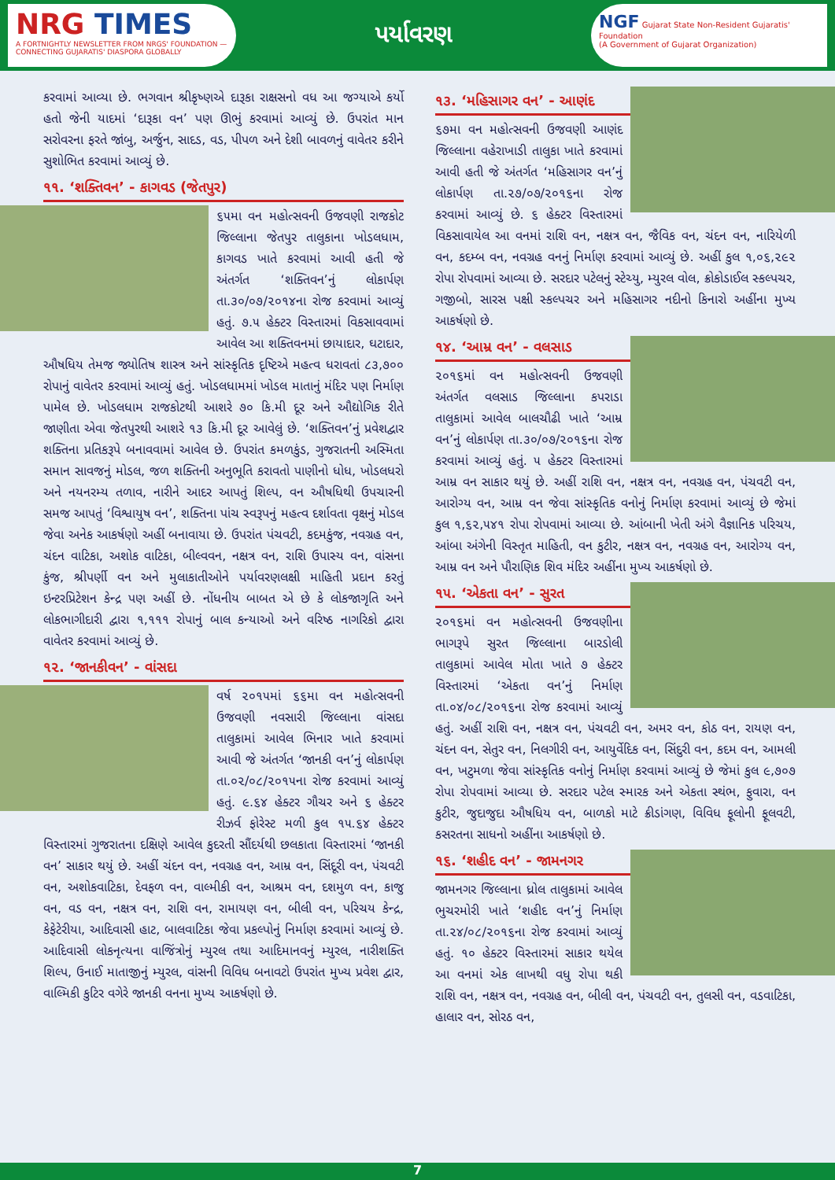NRG TIMES
A FORTNIGHTLY NEWSLETTER FROM NRGS' FOUNDATION — CONNECTING GUJARATIS' DIASPORA GLOBALLY
પર્યાવરણ
NGF Gujarat State Non-Resident Gujaratis' Foundation
(A Government of Gujarat Organization)
કરવામાં આવ્યા છે. ભગવાન શ્રીકૃષ્ણએ દારૂકા રાક્ષસનો વધ આ જગ્યાએ કર્યો હતો જેની યાદમાં ‘દારૂકા વન’ પણ ઊભું કરવામાં આવ્યું છે. ઉપરાંત માન સરોવરના ફરતે જાંબુ, અર્જુન, સાદડ, વડ, પીપળ અને દેશી બાવળનું વાવેતર કરીને સુશોભિત કરવામાં આવ્યું છે.
૧૧. ‘શક્તિવન’ - કાગવડ (જેતપુર)
૬૫મા વન મહોત્સવની ઉજવણી રાજકોટ જિલ્લાના જેતપુર તાલુકાના ખોડલધામ, કાગવડ ખાતે કરવામાં આવી હતી જે અંતર્ગત ‘શક્તિવન’નું લોકાર્પણ તા.૩૦/૦૭/૨૦૧૪ના રોજ કરવામાં આવ્યું હતું. ૭.૫ હેક્ટર વિસ્તારમાં વિકસાવવામાં આવેલ આ શક્તિવનમાં છાયાદાર, ઘટાદાર, ઔષધિય તેમજ જ્યોતિષ શાસ્ત્ર અને સાંસ્કૃતિક દૃષ્ટિએ મહત્વ ધરાવતાં ૮૩,૭૦૦ રોપાનું વાવેતર કરવામાં આવ્યું હતું. ખોડલધામમાં ખોડલ માતાનું મંદિર પણ નિર્માણ પામેલ છે. ખોડલધામ રાજકોટથી આશરે ૭૦ કિ.મી દૂર અને ઔદ્યોગિક રીતે જાણીતા એવા જેતપુરથી આશરે ૧૩ કિ.મી દૂર આવેલું છે. ‘શક્તિવન’નું પ્રવેશદ્વાર શક્તિના પ્રતિકરૂપે બનાવવામાં આવેલ છે. ઉપરાંત કમળકુંડ, ગુજરાતની અસ્મિતા સમાન સાવજનું મોડલ, જળ શક્તિની અનુભૂતિ કરાવતો પાણીનો ધોધ, ખોડલધરો અને નયનરમ્ય તળાવ, નારીને આદર આપતું શિલ્પ, વન ઔષધિથી ઉપચારની સમજ આપતું ‘વિશ્વાયુષ વન’, શક્તિના પાંચ સ્વરૂપનું મહત્વ દર્શાવતા વૃક્ષનું મોડલ જેવા અનેક આકર્ષણો અહીં બનાવાયા છે. ઉપરાંત પંચવટી, કદમકુંજ, નવગ્રહ વન, ચંદન વાટિકા, અશોક વાટિકા, બીલ્વવન, નક્ષત્ર વન, રાશિ ઉપાસ્ય વન, વાંસના કુંજ, શ્રીપર્ણી વન અને મુલાકાતીઓને પર્યાવરણલક્ષી માહિતી પ્રદાન કરતું ઇન્ટરપ્રિટેશન કેન્દ્ર પણ અહીં છે. નોંધનીય બાબત એ છે કે લોકજાગૃતિ અને લોકભાગીદારી દ્વારા ૧,૧૧૧ રોપાનું બાલ કન્યાઓ અને વરિષ્ઠ નાગરિકો દ્વારા વાવેતર કરવામાં આવ્યું છે.
૧૨. ‘જાનકીવન’ - વાંસદા
વર્ષ ૨૦૧૫માં ૬૬મા વન મહોત્સવની ઉજવણી નવસારી જિલ્લાના વાંસદા તાલુકામાં આવેલ ભિનાર ખાતે કરવામાં આવી જે અંતર્ગત ‘જાનકી વન’નું લોકાર્પણ તા.૦૨/૦૮/૨૦૧૫ના રોજ કરવામાં આવ્યું હતું. ૯.૬૪ હેક્ટર ગૌચર અને ૬ હેક્ટર રીઝર્વ ફોરેસ્ટ મળી કુલ ૧૫.૬૪ હેક્ટર વિસ્તારમાં ગુજરાતના દક્ષિણે આવેલ કુદરતી સૌંદર્યથી છલકાતા વિસ્તારમાં ‘જાનકી વન’ સાકાર થયું છે. અહીં ચંદન વન, નવગ્રહ વન, આમ્ર વન, સિંદૂરી વન, પંચવટી વન, અશોકવાટિકા, દેવફળ વન, વાલ્મીકી વન, આશ્રમ વન, દશમુળ વન, કાજુ વન, વડ વન, નક્ષત્ર વન, રાશિ વન, રામાયણ વન, બીલી વન, પરિચય કેન્દ્ર, કેફેટેરીયા, આદિવાસી હાટ, બાલવાટિકા જેવા પ્રકલ્પોનું નિર્માણ કરવામાં આવ્યું છે. આદિવાસી લોકનૃત્યના વાજિંત્રોનું મ્યુરલ તથા આદિમાનવનું મ્યુરલ, નારીશક્તિ શિલ્પ, ઉનાઈ માતાજીનું મ્યુરલ, વાંસની વિવિધ બનાવટો ઉપરાંત મુખ્ય પ્રવેશ દ્વાર, વાલ્મિકી કુટિર વગેરે જાનકી વનના મુખ્ય આકર્ષણો છે.
૧૩. ‘મહિસાગર વન’ - આણંદ
૬૭મા વન મહોત્સવની ઉજવણી આણંદ જિલ્લાના વહેરાખાડી તાલુકા ખાતે કરવામાં આવી હતી જે અંતર્ગત ‘મહિસાગર વન’નું લોકાર્પણ તા.૨૭/૦૭/૨૦૧૬ના રોજ કરવામાં આવ્યું છે. ૬ હેક્ટર વિસ્તારમાં વિકસાવાયેલ આ વનમાં રાશિ વન, નક્ષત્ર વન, જૈવિક વન, ચંદન વન, નારિયેળી વન, કદમ્બ વન, નવગ્રહ વનનું નિર્માણ કરવામાં આવ્યું છે. અહીં કુલ ૧,૦૬,૨૯૨ રોપા રોપવામાં આવ્યા છે. સરદાર પટેલનું સ્ટેચ્યુ, મ્યુરલ વોલ, ક્રોકોડાઈલ સ્કલ્પચર, ગજીબો, સારસ પક્ષી સ્કલ્પચર અને મહિસાગર નદીનો કિનારો અહીંના મુખ્ય આકર્ષણો છે.
૧૪. ‘આમ્ર વન’ - વલસાડ
૨૦૧૬માં વન મહોત્સવની ઉજવણી અંતર્ગત વલસાડ જિલ્લાના કપરાડા તાલુકામાં આવેલ બાલચૌઢી ખાતે ‘આમ્ર વન’નું લોકાર્પણ તા.૩૦/૦૭/૨૦૧૬ના રોજ કરવામાં આવ્યું હતું. ૫ હેક્ટર વિસ્તારમાં આમ્ર વન સાકાર થયું છે. અહીં રાશિ વન, નક્ષત્ર વન, નવગ્રહ વન, પંચવટી વન, આરોગ્ય વન, આમ્ર વન જેવા સાંસ્કૃતિક વનોનું નિર્માણ કરવામાં આવ્યું છે જેમાં કુલ ૧,૬૨,૫૪૧ રોપા રોપવામાં આવ્યા છે. આંબાની ખેતી અંગે વૈજ્ઞાનિક પરિચય, આંબા અંગેની વિસ્તૃત માહિતી, વન કુટીર, નક્ષત્ર વન, નવગ્રહ વન, આરોગ્ય વન, આમ્ર વન અને પૌરાણિક શિવ મંદિર અહીંના મુખ્ય આકર્ષણો છે.
૧૫. ‘એકતા વન’ - સુરત
૨૦૧૬માં વન મહોત્સવની ઉજવણીના ભાગરૂપે સુરત જિલ્લાના બારડોલી તાલુકામાં આવેલ મોતા ખાતે ૭ હેક્ટર વિસ્તારમાં ‘એકતા વન’નું નિર્માણ તા.૦૪/૦૮/૨૦૧૬ના રોજ કરવામાં આવ્યું હતું. અહીં રાશિ વન, નક્ષત્ર વન, પંચવટી વન, અમર વન, કોઠ વન, રાયણ વન, ચંદન વન, સેતુર વન, નિલગીરી વન, આયુર્વેદિક વન, સિંદુરી વન, કદમ વન, આમલી વન, ખટુમળા જેવા સાંસ્કૃતિક વનોનું નિર્માણ કરવામાં આવ્યું છે જેમાં કુલ ૯,૭૦૭ રોપા રોપવામાં આવ્યા છે. સરદાર પટેલ સ્મારક અને એકતા સ્થંભ, ફુવારા, વન કુટીર, જુદાજુદા ઔષધિય વન, બાળકો માટે ક્રીડાંગણ, વિવિધ ફૂલોની ફૂલવટી, કસરતના સાધનો અહીંના આકર્ષણો છે.
૧૬. ‘શહીદ વન’ - જામનગર
જામનગર જિલ્લાના ધ્રોલ તાલુકામાં આવેલ ભુચરમોરી ખાતે ‘શહીદ વન’નું નિર્માણ તા.૨૪/૦૮/૨૦૧૬ના રોજ કરવામાં આવ્યું હતું. ૧૦ હેક્ટર વિસ્તારમાં સાકાર થયેલ આ વનમાં એક લાખથી વધુ રોપા થકી રાશિ વન, નક્ષત્ર વન, નવગ્રહ વન, બીલી વન, પંચવટી વન, તુલસી વન, વડવાટિકા, હાલાર વન, સોરઠ વન,
7